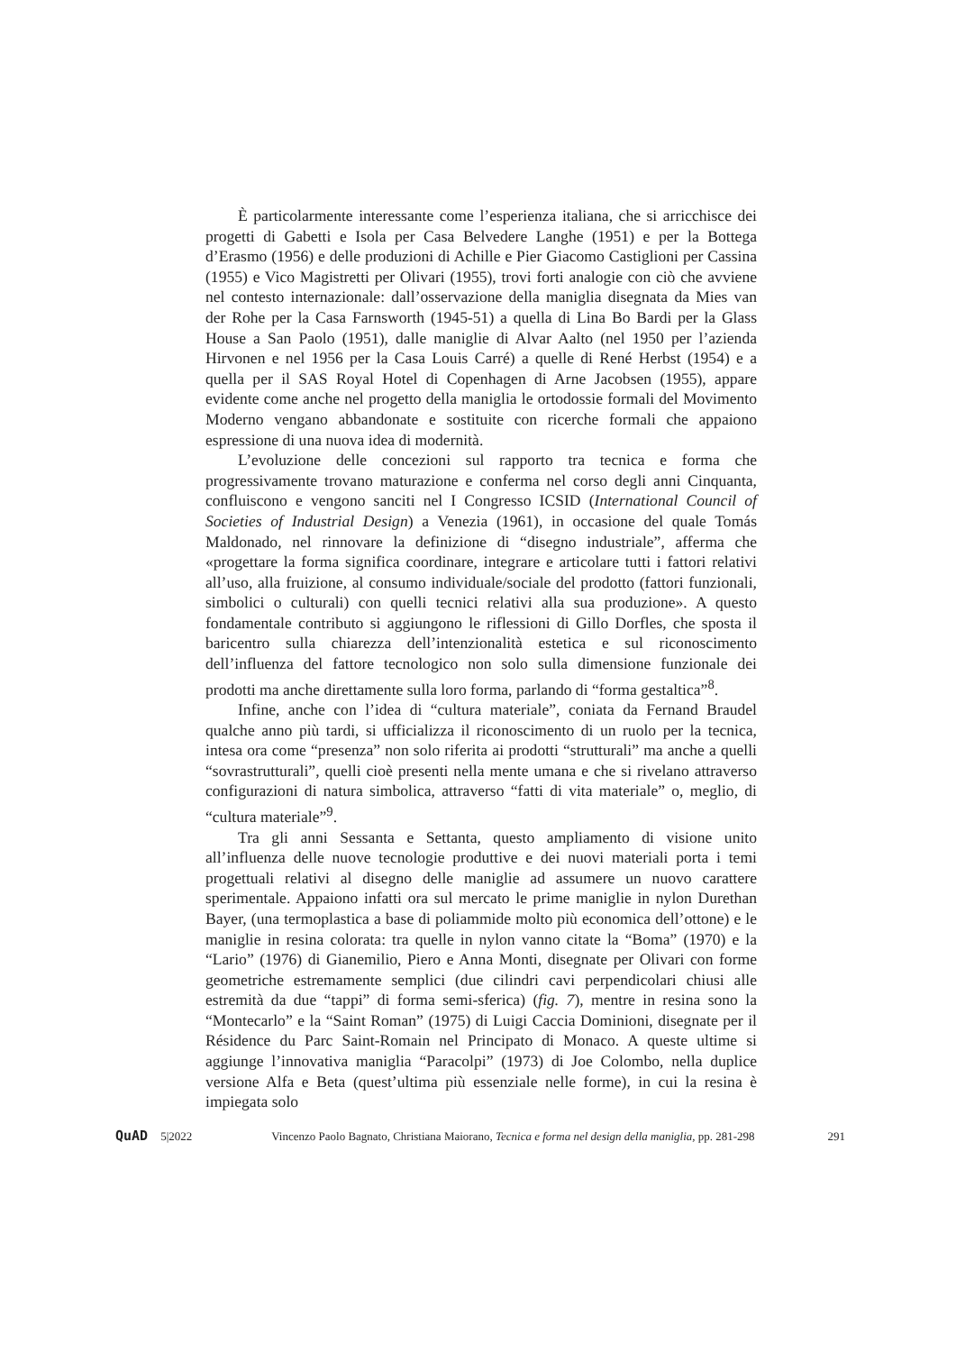È particolarmente interessante come l’esperienza italiana, che si arricchisce dei progetti di Gabetti e Isola per Casa Belvedere Langhe (1951) e per la Bottega d’Erasmo (1956) e delle produzioni di Achille e Pier Giacomo Castiglioni per Cassina (1955) e Vico Magistretti per Olivari (1955), trovi forti analogie con ciò che avviene nel contesto internazionale: dall’osservazione della maniglia disegnata da Mies van der Rohe per la Casa Farnsworth (1945-51) a quella di Lina Bo Bardi per la Glass House a San Paolo (1951), dalle maniglie di Alvar Aalto (nel 1950 per l’azienda Hirvonen e nel 1956 per la Casa Louis Carré) a quelle di René Herbst (1954) e a quella per il SAS Royal Hotel di Copenhagen di Arne Jacobsen (1955), appare evidente come anche nel progetto della maniglia le ortodossie formali del Movimento Moderno vengano abbandonate e sostituite con ricerche formali che appaiono espressione di una nuova idea di modernità.
L’evoluzione delle concezioni sul rapporto tra tecnica e forma che progressivamente trovano maturazione e conferma nel corso degli anni Cinquanta, confluiscono e vengono sanciti nel I Congresso ICSID (International Council of Societies of Industrial Design) a Venezia (1961), in occasione del quale Tomás Maldonado, nel rinnovare la definizione di “disegno industriale”, afferma che «progettare la forma significa coordinare, integrare e articolare tutti i fattori relativi all’uso, alla fruizione, al consumo individuale/sociale del prodotto (fattori funzionali, simbolici o culturali) con quelli tecnici relativi alla sua produzione». A questo fondamentale contributo si aggiungono le riflessioni di Gillo Dorfles, che sposta il baricentro sulla chiarezza dell’intenzionalità estetica e sul riconoscimento dell’influenza del fattore tecnologico non solo sulla dimensione funzionale dei prodotti ma anche direttamente sulla loro forma, parlando di “forma gestaltica”<sup>8</sup>.
Infine, anche con l’idea di “cultura materiale”, coniata da Fernand Braudel qualche anno più tardi, si ufficializza il riconoscimento di un ruolo per la tecnica, intesa ora come “presenza” non solo riferita ai prodotti “strutturali” ma anche a quelli “sovrastrutturali”, quelli cioè presenti nella mente umana e che si rivelano attraverso configurazioni di natura simbolica, attraverso “fatti di vita materiale” o, meglio, di “cultura materiale”<sup>9</sup>.
Tra gli anni Sessanta e Settanta, questo ampliamento di visione unito all’influenza delle nuove tecnologie produttive e dei nuovi materiali porta i temi progettuali relativi al disegno delle maniglie ad assumere un nuovo carattere sperimentale. Appaiono infatti ora sul mercato le prime maniglie in nylon Durethan Bayer, (una termoplastica a base di poliammide molto più economica dell’ottone) e le maniglie in resina colorata: tra quelle in nylon vanno citate la “Boma” (1970) e la “Lario” (1976) di Gianemilio, Piero e Anna Monti, disegnate per Olivari con forme geometriche estremamente semplici (due cilindri cavi perpendicolari chiusi alle estremità da due “tappi” di forma semi-sferica) (fig. 7), mentre in resina sono la “Montecarlo” e la “Saint Roman” (1975) di Luigi Caccia Dominioni, disegnate per il Résidence du Parc Saint-Romain nel Principato di Monaco. A queste ultime si aggiunge l’innovativa maniglia “Paracolpi” (1973) di Joe Colombo, nella duplice versione Alfa e Beta (quest’ultima più essenziale nelle forme), in cui la resina è impiegata solo
QuAD 5|2022 Vincenzo Paolo Bagnato, Christiana Maiorano, Tecnica e forma nel design della maniglia, pp. 281-298 291